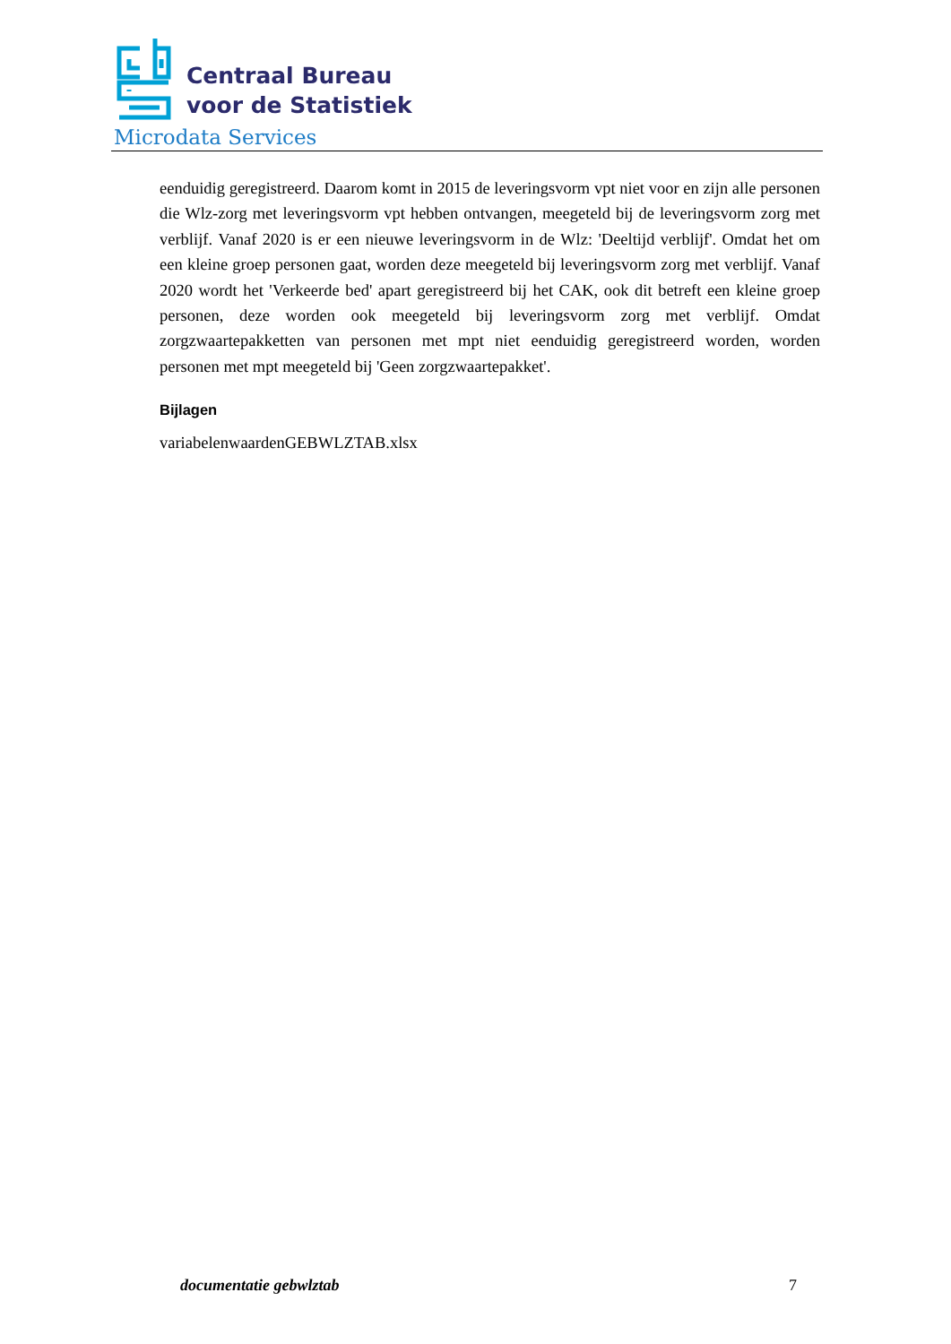Centraal Bureau
voor de Statistiek
Microdata Services
eenduidig geregistreerd. Daarom komt in 2015 de leveringsvorm vpt niet voor en zijn alle personen die Wlz-zorg met leveringsvorm vpt hebben ontvangen, meegeteld bij de leveringsvorm zorg met verblijf. Vanaf 2020 is er een nieuwe leveringsvorm in de Wlz: 'Deeltijd verblijf'. Omdat het om een kleine groep personen gaat, worden deze meegeteld bij leveringsvorm zorg met verblijf. Vanaf 2020 wordt het 'Verkeerde bed' apart geregistreerd bij het CAK, ook dit betreft een kleine groep personen, deze worden ook meegeteld bij leveringsvorm zorg met verblijf. Omdat zorgzwaartepakketten van personen met mpt niet eenduidig geregistreerd worden, worden personen met mpt meegeteld bij 'Geen zorgzwaartepakket'.
Bijlagen
variabelenwaardenGEBWLZTAB.xlsx
documentatie gebwlztab 7